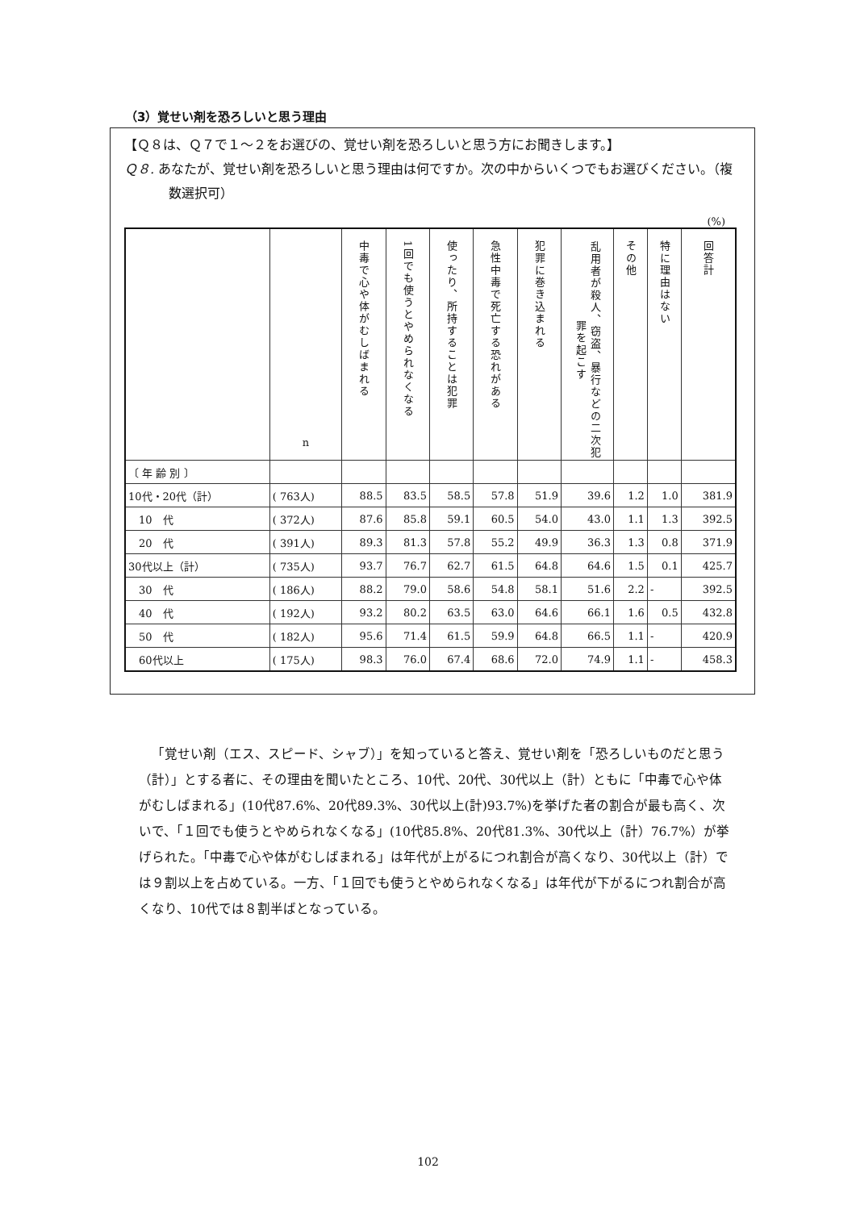（3）覚せい剤を恐ろしいと思う理由
【Ｑ８は、Ｑ７で１～２をお選びの、覚せい剤を恐ろしいと思う方にお聞きします。】
Ｑ８. あなたが、覚せい剤を恐ろしいと思う理由は何ですか。次の中からいくつでもお選びください。（複数選択可）
(%)
| | n | 中毒で心や体がむしばまれる | 1回でも使うとやめられなくなる | 使ったり、所持することは犯罪 | 急性中毒で死亡する恐れがある | 犯罪に巻き込まれる | 乱用者が殺人、窃盗、暴行などの二次犯罪を起こす | その他 | 特に理由はない | 回答計 |
| --- | --- | --- | --- | --- | --- | --- | --- | --- | --- | --- |
| 〔 年 齢 別 〕 | | | | | | | | | | |
| 10代・20代（計） | ( 763人) | 88.5 | 83.5 | 58.5 | 57.8 | 51.9 | 39.6 | 1.2 | 1.0 | 381.9 |
| 10 代 | ( 372人) | 87.6 | 85.8 | 59.1 | 60.5 | 54.0 | 43.0 | 1.1 | 1.3 | 392.5 |
| 20 代 | ( 391人) | 89.3 | 81.3 | 57.8 | 55.2 | 49.9 | 36.3 | 1.3 | 0.8 | 371.9 |
| 30代以上（計） | ( 735人) | 93.7 | 76.7 | 62.7 | 61.5 | 64.8 | 64.6 | 1.5 | 0.1 | 425.7 |
| 30 代 | ( 186人) | 88.2 | 79.0 | 58.6 | 54.8 | 58.1 | 51.6 | 2.2 | - | 392.5 |
| 40 代 | ( 192人) | 93.2 | 80.2 | 63.5 | 63.0 | 64.6 | 66.1 | 1.6 | 0.5 | 432.8 |
| 50 代 | ( 182人) | 95.6 | 71.4 | 61.5 | 59.9 | 64.8 | 66.5 | 1.1 | - | 420.9 |
| 60代以上 | ( 175人) | 98.3 | 76.0 | 67.4 | 68.6 | 72.0 | 74.9 | 1.1 | - | 458.3 |
「覚せい剤（エス、スピード、シャブ）」を知っていると答え、覚せい剤を「恐ろしいものだと思う（計）」とする者に、その理由を聞いたところ、10代、20代、30代以上（計）ともに「中毒で心や体がむしばまれる」(10代87.6%、20代89.3%、30代以上(計)93.7%)を挙げた者の割合が最も高く、次いで、「１回でも使うとやめられなくなる」(10代85.8%、20代81.3%、30代以上（計）76.7%）が挙げられた。「中毒で心や体がむしばまれる」は年代が上がるにつれ割合が高くなり、30代以上（計）では９割以上を占めている。一方、「１回でも使うとやめられなくなる」は年代が下がるにつれ割合が高くなり、10代では８割半ばとなっている。
102